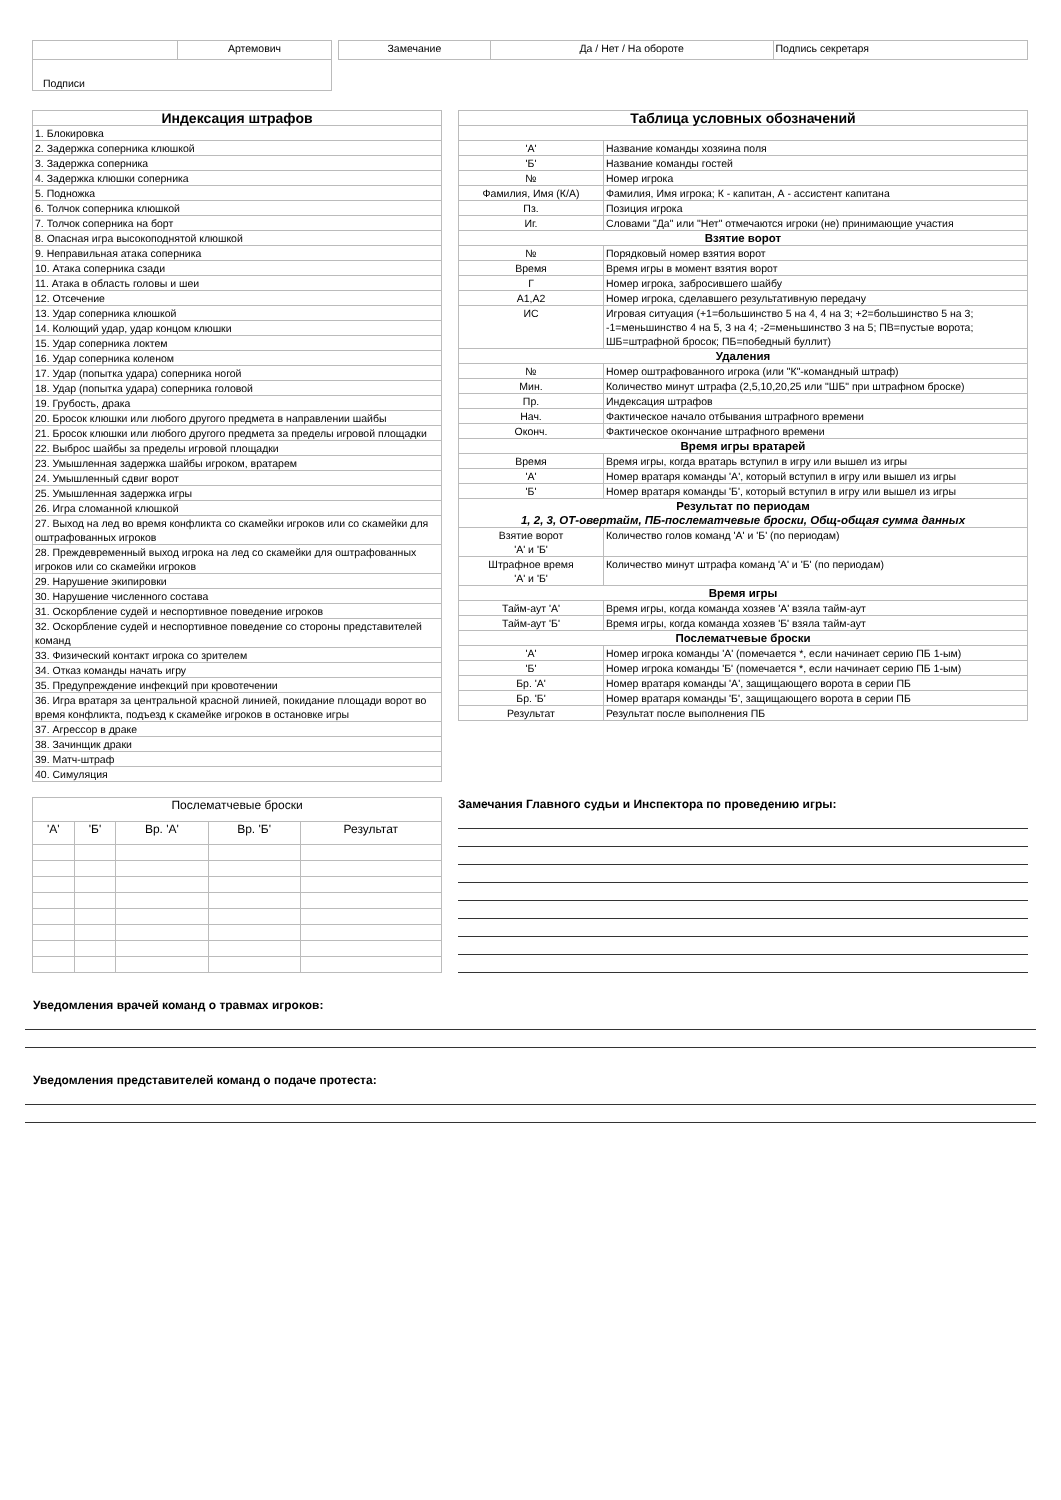| | Артемович |
| Подписи | |
| Замечание | Да / Нет / На обороте | Подпись секретаря |
| Индексация штрафов |
| --- |
| 1. Блокировка |
| 2. Задержка соперника клюшкой |
| 3. Задержка соперника |
| 4. Задержка клюшки соперника |
| 5. Подножка |
| 6. Толчок соперника клюшкой |
| 7. Толчок соперника на борт |
| 8. Опасная игра высокоподнятой клюшкой |
| 9. Неправильная атака соперника |
| 10. Атака соперника сзади |
| 11. Атака в область головы и шеи |
| 12. Отсечение |
| 13. Удар соперника клюшкой |
| 14. Колющий удар, удар концом клюшки |
| 15. Удар соперника локтем |
| 16. Удар соперника коленом |
| 17. Удар (попытка удара) соперника ногой |
| 18. Удар (попытка удара) соперника головой |
| 19. Грубость, драка |
| 20. Бросок клюшки или любого другого предмета в направлении шайбы |
| 21. Бросок клюшки или любого другого предмета за пределы игровой площадки |
| 22. Выброс шайбы за пределы игровой площадки |
| 23. Умышленная задержка шайбы игроком, вратарем |
| 24. Умышленный сдвиг ворот |
| 25. Умышленная задержка игры |
| 26. Игра сломанной клюшкой |
| 27. Выход на лед во время конфликта со скамейки игроков или со скамейки для оштрафованных игроков |
| 28. Преждевременный выход игрока на лед со скамейки для оштрафованных игроков или со скамейки игроков |
| 29. Нарушение экипировки |
| 30. Нарушение численного состава |
| 31. Оскорбление судей и неспортивное поведение игроков |
| 32. Оскорбление судей и неспортивное поведение со стороны представителей команд |
| 33. Физический контакт игрока со зрителем |
| 34. Отказ команды начать игру |
| 35. Предупреждение инфекций при кровотечении |
| 36. Игра вратаря за центральной красной линией, покидание площади ворот во время конфликта, подъезд к скамейке игроков в остановке игры |
| 37. Агрессор в драке |
| 38. Зачинщик драки |
| 39. Матч-штраф |
| 40. Симуляция |
| Таблица условных обозначений | |
| --- | --- |
| 'А' | Название команды хозяина поля |
| 'Б' | Название команды гостей |
| № | Номер игрока |
| Фамилия, Имя (К/А) | Фамилия, Имя игрока; К - капитан, А - ассистент капитана |
| Пз. | Позиция игрока |
| Иг. | Словами "Да" или "Нет" отмечаются игроки (не) принимающие участия |
| Взятие ворот | |
| № | Порядковый номер взятия ворот |
| Время | Время игры в момент взятия ворот |
| Г | Номер игрока, забросившего шайбу |
| А1,А2 | Номер игрока, сделавшего результативную передачу |
| ИС | Игровая ситуация (+1=большинство 5 на 4, 4 на 3; +2=большинство 5 на 3; -1=меньшинство 4 на 5, 3 на 4; -2=меньшинство 3 на 5; ПВ=пустые ворота; ШБ=штрафной бросок; ПБ=победный буллит) |
| Удаления | |
| № | Номер оштрафованного игрока (или "К"-командный штраф) |
| Мин. | Количество минут штрафа (2,5,10,20,25 или "ШБ" при штрафном броске) |
| Пр. | Индексация штрафов |
| Нач. | Фактическое начало отбывания штрафного времени |
| Оконч. | Фактическое окончание штрафного времени |
| Время игры вратарей | |
| Время | Время игры, когда вратарь вступил в игру или вышел из игры |
| 'А' | Номер вратаря команды 'А', который вступил в игру или вышел из игры |
| 'Б' | Номер вратаря команды 'Б', который вступил в игру или вышел из игры |
| Результат по периодам 1, 2, 3, ОТ-овертайм, ПБ-послематчевые броски, Общ-общая сумма данных | |
| Взятие ворот 'А' и 'Б' | Количество голов команд 'А' и 'Б' (по периодам) |
| Штрафное время 'А' и 'Б' | Количество минут штрафа команд 'А' и 'Б' (по периодам) |
| Время игры | |
| Тайм-аут 'А' | Время игры, когда команда хозяев 'А' взяла тайм-аут |
| Тайм-аут 'Б' | Время игры, когда команда хозяев 'Б' взяла тайм-аут |
| Послематчевые броски | |
| 'А' | Номер игрока команды 'А' (помечается *, если начинает серию ПБ 1-ым) |
| 'Б' | Номер игрока команды 'Б' (помечается *, если начинает серию ПБ 1-ым) |
| Бр. 'А' | Номер вратаря команды 'А', защищающего ворота в серии ПБ |
| Бр. 'Б' | Номер вратаря команды 'Б', защищающего ворота в серии ПБ |
| Результат | Результат после выполнения ПБ |
| Послематчевые броски | | | | |
| 'А' | 'Б' | Вр. 'А' | Вр. 'Б' | Результат |
Замечания Главного судьи и Инспектора по проведению игры:
Уведомления врачей команд о травмах игроков:
Уведомления представителей команд о подаче протеста: